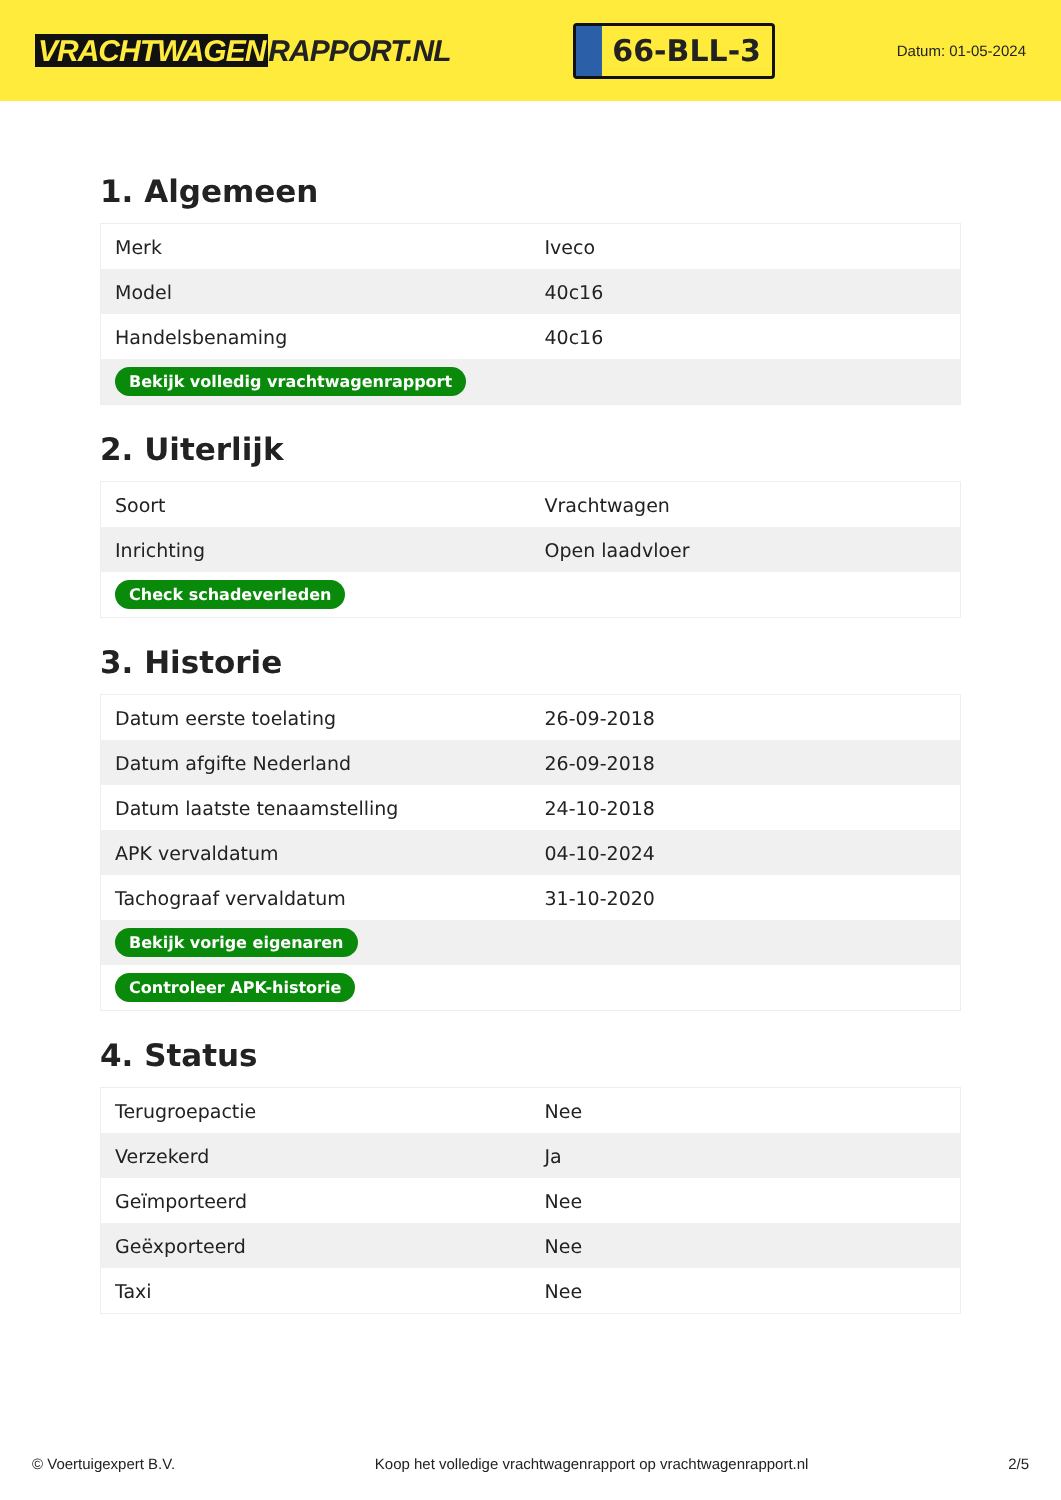VRACHTWAGEN RAPPORT.NL
66-BLL-3
Datum: 01-05-2024
1. Algemeen
| Merk | Iveco |
| Model | 40c16 |
| Handelsbenaming | 40c16 |
| Bekijk volledig vrachtwagenrapport | |
2. Uiterlijk
| Soort | Vrachtwagen |
| Inrichting | Open laadvloer |
| Check schadeverleden | |
3. Historie
| Datum eerste toelating | 26-09-2018 |
| Datum afgifte Nederland | 26-09-2018 |
| Datum laatste tenaamstelling | 24-10-2018 |
| APK vervaldatum | 04-10-2024 |
| Tachograaf vervaldatum | 31-10-2020 |
| Bekijk vorige eigenaren | |
| Controleer APK-historie | |
4. Status
| Terugroepactie | Nee |
| Verzekerd | Ja |
| Geïmporteerd | Nee |
| Geëxporteerd | Nee |
| Taxi | Nee |
© Voertuigexpert B.V. Koop het volledige vrachtwagenrapport op vrachtwagenrapport.nl 2/5